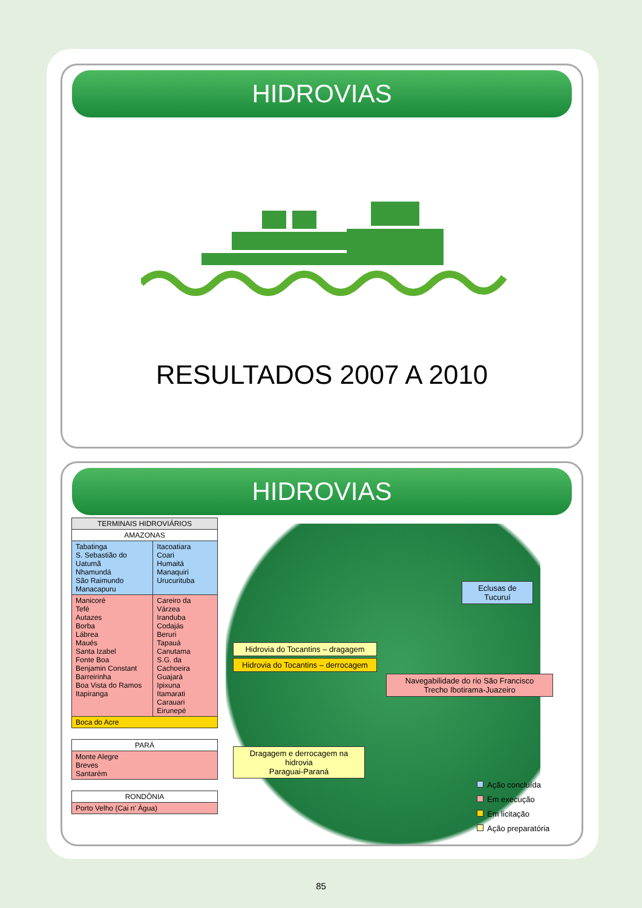HIDROVIAS
RESULTADOS 2007 A 2010
HIDROVIAS
| TERMINAIS HIDROVIÁRIOS | |
| --- | --- |
| AMAZONAS | |
| Tabatinga S. Sebastião do Uatumã Nhamundá São Raimundo Manacapuru | Itacoatiara Coari Humaitá Manaquiri Urucurituba |
| Manicoré Tefé Autazes Borba Lábrea Maués Santa Izabel Fonte Boa Benjamin Constant Barreirinha Boa Vista do Ramos Itapiranga | Careiro da Várzea Iranduba Codajás Beruri Tapauá Canutama S.G. da Cachoeira Guajará Ipixuna Itamarati Carauari Eirunepé |
| Boca do Acre | |
| PARÁ |
| --- |
| Monte Alegre Breves Santarém |
| RONDÔNIA |
| --- |
| Porto Velho (Cai n' Água) |
Eclusas de
Tucuruí
Hidrovia do Tocantins – dragagem
Hidrovia do Tocantins – derrocagem
Navegabilidade do rio São Francisco
Trecho Ibotirama-Juazeiro
Dragagem e derrocagem na hidrovia
Paraguai-Paraná
Ação concluída
Em execução
Em licitação
Ação preparatória
85